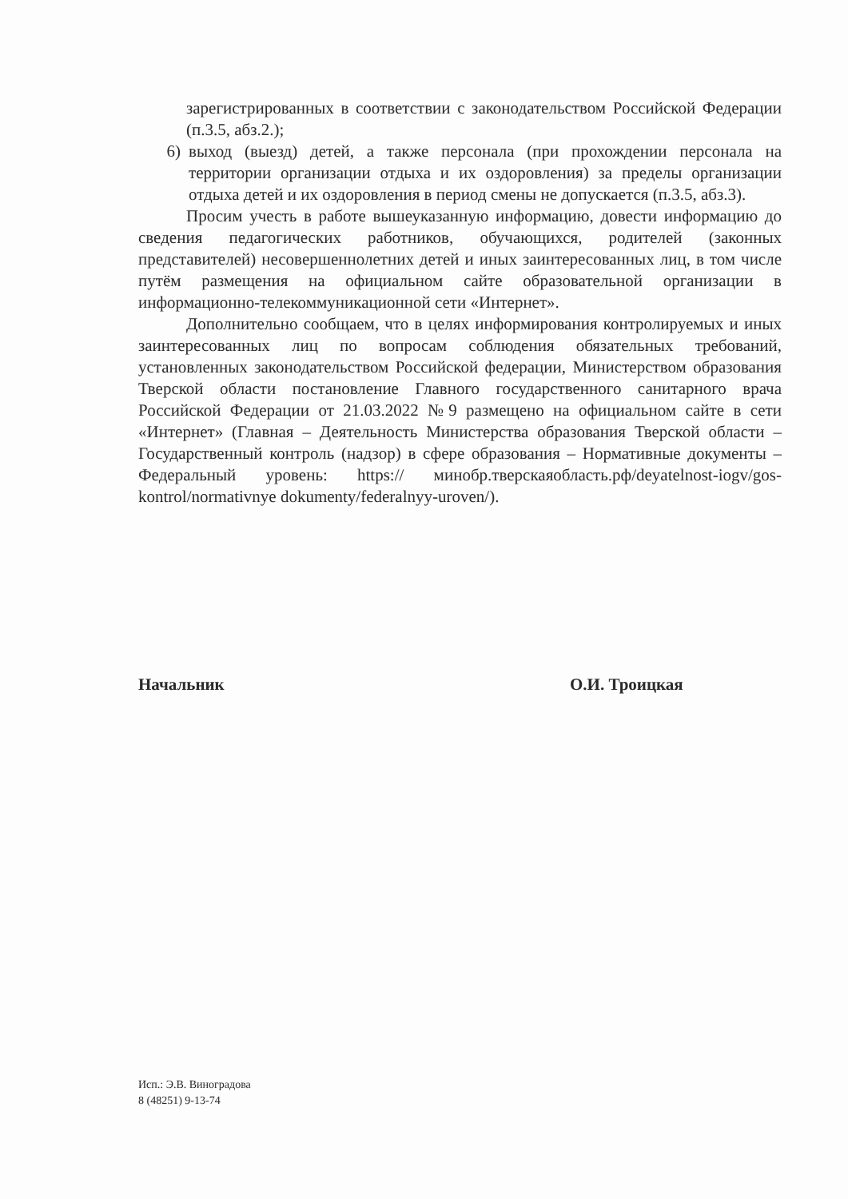зарегистрированных в соответствии с законодательством Российской Федерации (п.3.5, абз.2.);
6) выход (выезд) детей, а также персонала (при прохождении персонала на территории организации отдыха и их оздоровления) за пределы организации отдыха детей и их оздоровления в период смены не допускается (п.3.5, абз.3).
Просим учесть в работе вышеуказанную информацию, довести информацию до сведения педагогических работников, обучающихся, родителей (законных представителей) несовершеннолетних детей и иных заинтересованных лиц, в том числе путём размещения на официальном сайте образовательной организации в информационно-телекоммуникационной сети «Интернет».
Дополнительно сообщаем, что в целях информирования контролируемых и иных заинтересованных лиц по вопросам соблюдения обязательных требований, установленных законодательством Российской федерации, Министерством образования Тверской области постановление Главного государственного санитарного врача Российской Федерации от 21.03.2022 №9 размещено на официальном сайте в сети «Интернет» (Главная – Деятельность Министерства образования Тверской области – Государственный контроль (надзор) в сфере образования – Нормативные документы – Федеральный уровень: https:// минобр.тверскаяобласть.рф/deyatelnost-iogv/gos-kontrol/normativnye dokumenty/federalnyy-uroven/).
Начальник О.И. Троицкая
Исп.: Э.В. Виноградова
8 (48251) 9-13-74